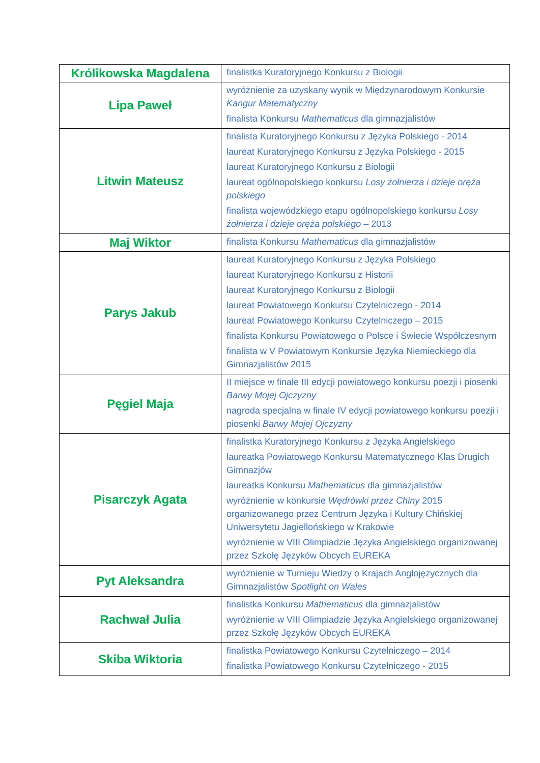| Królikowska Magdalena | finalistka Kuratoryjnego Konkursu z Biologii |
| Lipa Paweł | wyróżnienie za uzyskany wynik w Międzynarodowym Konkursie Kangur Matematyczny finalista Konkursu Mathematicus dla gimnazjalistów |
| Litwin Mateusz | finalista Kuratoryjnego Konkursu z Języka Polskiego - 2014 laureat Kuratoryjnego Konkursu z Języka Polskiego - 2015 laureat Kuratoryjnego Konkursu z Biologii laureat ogólnopolskiego konkursu Losy żołnierza i dzieje oręża polskiego finalista wojewódzkiego etapu ogólnopolskiego konkursu Losy żołnierza i dzieje oręża polskiego – 2013 |
| Maj Wiktor | finalista Konkursu Mathematicus dla gimnazjalistów |
| Parys Jakub | laureat Kuratoryjnego Konkursu z Języka Polskiego laureat Kuratoryjnego Konkursu z Historii laureat Kuratoryjnego Konkursu z Biologii laureat Powiatowego Konkursu Czytelniczego - 2014 laureat Powiatowego Konkursu Czytelniczego – 2015 finalista Konkursu Powiatowego o Polsce i Świecie Współczesnym finalista w V Powiatowym Konkursie Języka Niemieckiego dla Gimnazjalistów 2015 |
| Pęgiel Maja | II miejsce w finale III edycji powiatowego konkursu poezji i piosenki Barwy Mojej Ojczyzny nagroda specjalna w finale IV edycji powiatowego konkursu poezji i piosenki Barwy Mojej Ojczyzny |
| Pisarczyk Agata | finalistka Kuratoryjnego Konkursu z Języka Angielskiego laureatka Powiatowego Konkursu Matematycznego Klas Drugich Gimnazjów laureatka Konkursu Mathematicus dla gimnazjalistów wyróżnienie w konkursie Wędrówki przez Chiny 2015 organizowanego przez Centrum Języka i Kultury Chińskiej Uniwersytetu Jagiellońskiego w Krakowie wyróżnienie w VIII Olimpiadzie Języka Angielskiego organizowanej przez Szkołę Języków Obcych EUREKA |
| Pyt Aleksandra | wyróżnienie w Turnieju Wiedzy o Krajach Anglojęzycznych dla Gimnazjalistów Spotlight on Wales |
| Rachwał Julia | finalistka Konkursu Mathematicus dla gimnazjalistów wyróżnienie w VIII Olimpiadzie Języka Angielskiego organizowanej przez Szkołę Języków Obcych EUREKA |
| Skiba Wiktoria | finalistka Powiatowego Konkursu Czytelniczego – 2014 finalistka Powiatowego Konkursu Czytelniczego - 2015 |